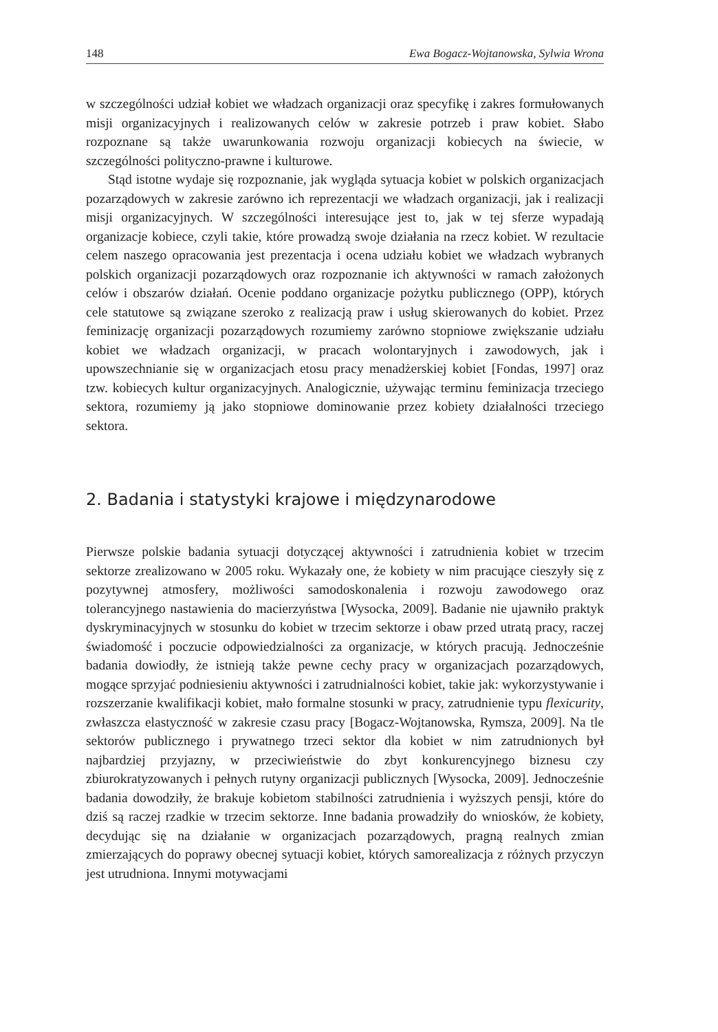148 Ewa Bogacz-Wojtanowska, Sylwia Wrona
w szczególności udział kobiet we władzach organizacji oraz specyfikę i zakres formułowanych misji organizacyjnych i realizowanych celów w zakresie potrzeb i praw kobiet. Słabo rozpoznane są także uwarunkowania rozwoju organizacji kobiecych na świecie, w szczególności polityczno-prawne i kulturowe.
Stąd istotne wydaje się rozpoznanie, jak wygląda sytuacja kobiet w polskich organizacjach pozarządowych w zakresie zarówno ich reprezentacji we władzach organizacji, jak i realizacji misji organizacyjnych. W szczególności interesujące jest to, jak w tej sferze wypadają organizacje kobiece, czyli takie, które prowadzą swoje działania na rzecz kobiet. W rezultacie celem naszego opracowania jest prezentacja i ocena udziału kobiet we władzach wybranych polskich organizacji pozarządowych oraz rozpoznanie ich aktywności w ramach założonych celów i obszarów działań. Ocenie poddano organizacje pożytku publicznego (OPP), których cele statutowe są związane szeroko z realizacją praw i usług skierowanych do kobiet. Przez feminizację organizacji pozarządowych rozumiemy zarówno stopniowe zwiększanie udziału kobiet we władzach organizacji, w pracach wolontaryjnych i zawodowych, jak i upowszechnianie się w organizacjach etosu pracy menadżerskiej kobiet [Fondas, 1997] oraz tzw. kobiecych kultur organizacyjnych. Analogicznie, używając terminu feminizacja trzeciego sektora, rozumiemy ją jako stopniowe dominowanie przez kobiety działalności trzeciego sektora.
2. Badania i statystyki krajowe i międzynarodowe
Pierwsze polskie badania sytuacji dotyczącej aktywności i zatrudnienia kobiet w trzecim sektorze zrealizowano w 2005 roku. Wykazały one, że kobiety w nim pracujące cieszyły się z pozytywnej atmosfery, możliwości samodoskonalenia i rozwoju zawodowego oraz tolerancyjnego nastawienia do macierzyństwa [Wysocka, 2009]. Badanie nie ujawniło praktyk dyskryminacyjnych w stosunku do kobiet w trzecim sektorze i obaw przed utratą pracy, raczej świadomość i poczucie odpowiedzialności za organizacje, w których pracują. Jednocześnie badania dowiodły, że istnieją także pewne cechy pracy w organizacjach pozarządowych, mogące sprzyjać podniesieniu aktywności i zatrudnialności kobiet, takie jak: wykorzystywanie i rozszerzanie kwalifikacji kobiet, mało formalne stosunki w pracy, zatrudnienie typu flexicurity, zwłaszcza elastyczność w zakresie czasu pracy [Bogacz-Wojtanowska, Rymsza, 2009]. Na tle sektorów publicznego i prywatnego trzeci sektor dla kobiet w nim zatrudnionych był najbardziej przyjazny, w przeciwieństwie do zbyt konkurencyjnego biznesu czy zbiurokratyzowanych i pełnych rutyny organizacji publicznych [Wysocka, 2009]. Jednocześnie badania dowodziły, że brakuje kobietom stabilności zatrudnienia i wyższych pensji, które do dziś są raczej rzadkie w trzecim sektorze. Inne badania prowadziły do wniosków, że kobiety, decydując się na działanie w organizacjach pozarządowych, pragną realnych zmian zmierzających do poprawy obecnej sytuacji kobiet, których samorealizacja z różnych przyczyn jest utrudniona. Innymi motywacjami